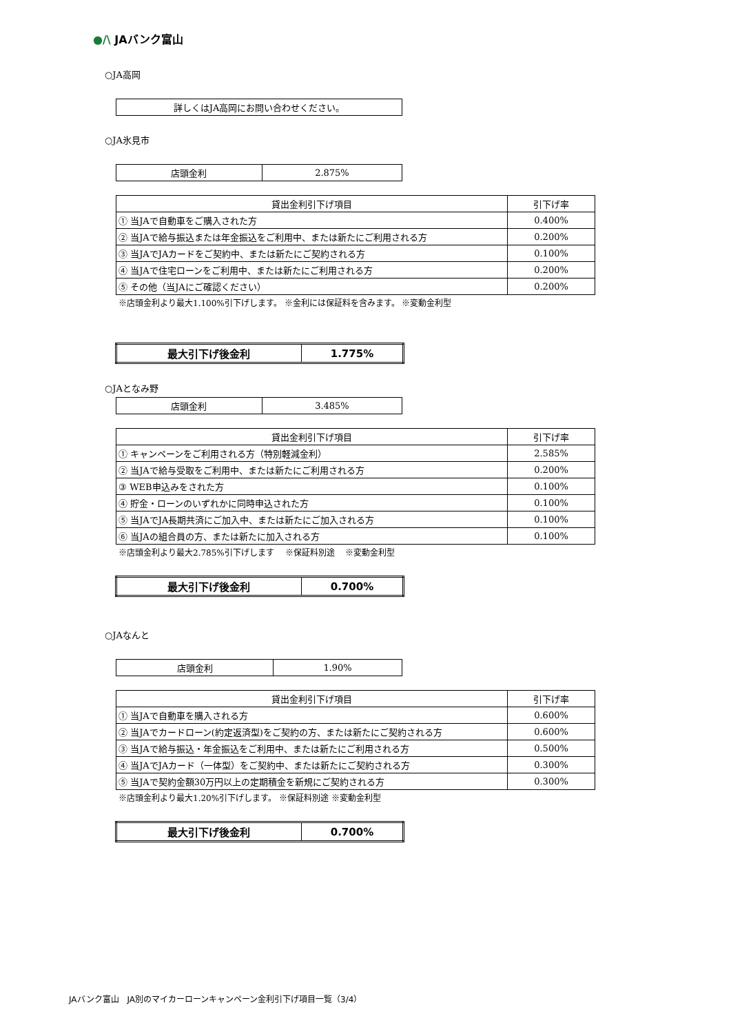●/\ JAバンク富山
○JA高岡
| 詳しくはJA高岡にお問い合わせください。 |
○JA氷見市
| 店頭金利 | 2.875% |
| 貸出金利引下げ項目 | 引下げ率 |
| --- | --- |
| ① 当JAで自動車をご購入された方 | 0.400% |
| ② 当JAで給与振込または年金振込をご利用中、または新たにご利用される方 | 0.200% |
| ③ 当JAでJAカードをご契約中、または新たにご契約される方 | 0.100% |
| ④ 当JAで住宅ローンをご利用中、または新たにご利用される方 | 0.200% |
| ⑤ その他（当JAにご確認ください） | 0.200% |
※店頭金利より最大1.100%引下げします。 ※金利には保証料を含みます。 ※変動金利型
| 最大引下げ後金利 | 1.775% |
○JAとなみ野
| 店頭金利 | 3.485% |
| 貸出金利引下げ項目 | 引下げ率 |
| --- | --- |
| ① キャンペーンをご利用される方（特別軽減金利） | 2.585% |
| ② 当JAで給与受取をご利用中、または新たにご利用される方 | 0.200% |
| ③ WEB申込みをされた方 | 0.100% |
| ④ 貯金・ローンのいずれかに同時申込された方 | 0.100% |
| ⑤ 当JAでJA長期共済にご加入中、または新たにご加入される方 | 0.100% |
| ⑥ 当JAの組合員の方、または新たに加入される方 | 0.100% |
※店頭金利より最大2.785%引下げします　 ※保証料別途　 ※変動金利型
| 最大引下げ後金利 | 0.700% |
○JAなんと
| 店頭金利 | 1.90% |
| 貸出金利引下げ項目 | 引下げ率 |
| --- | --- |
| ① 当JAで自動車を購入される方 | 0.600% |
| ② 当JAでカードローン(約定返済型)をご契約の方、または新たにご契約される方 | 0.600% |
| ③ 当JAで給与振込・年金振込をご利用中、または新たにご利用される方 | 0.500% |
| ④ 当JAでJAカード（一体型）をご契約中、または新たにご契約される方 | 0.300% |
| ⑤ 当JAで契約金額30万円以上の定期積金を新規にご契約される方 | 0.300% |
※店頭金利より最大1.20%引下げします。 ※保証料別途 ※変動金利型
| 最大引下げ後金利 | 0.700% |
JAバンク富山　JA別のマイカーローンキャンペーン金利引下げ項目一覧（3/4）